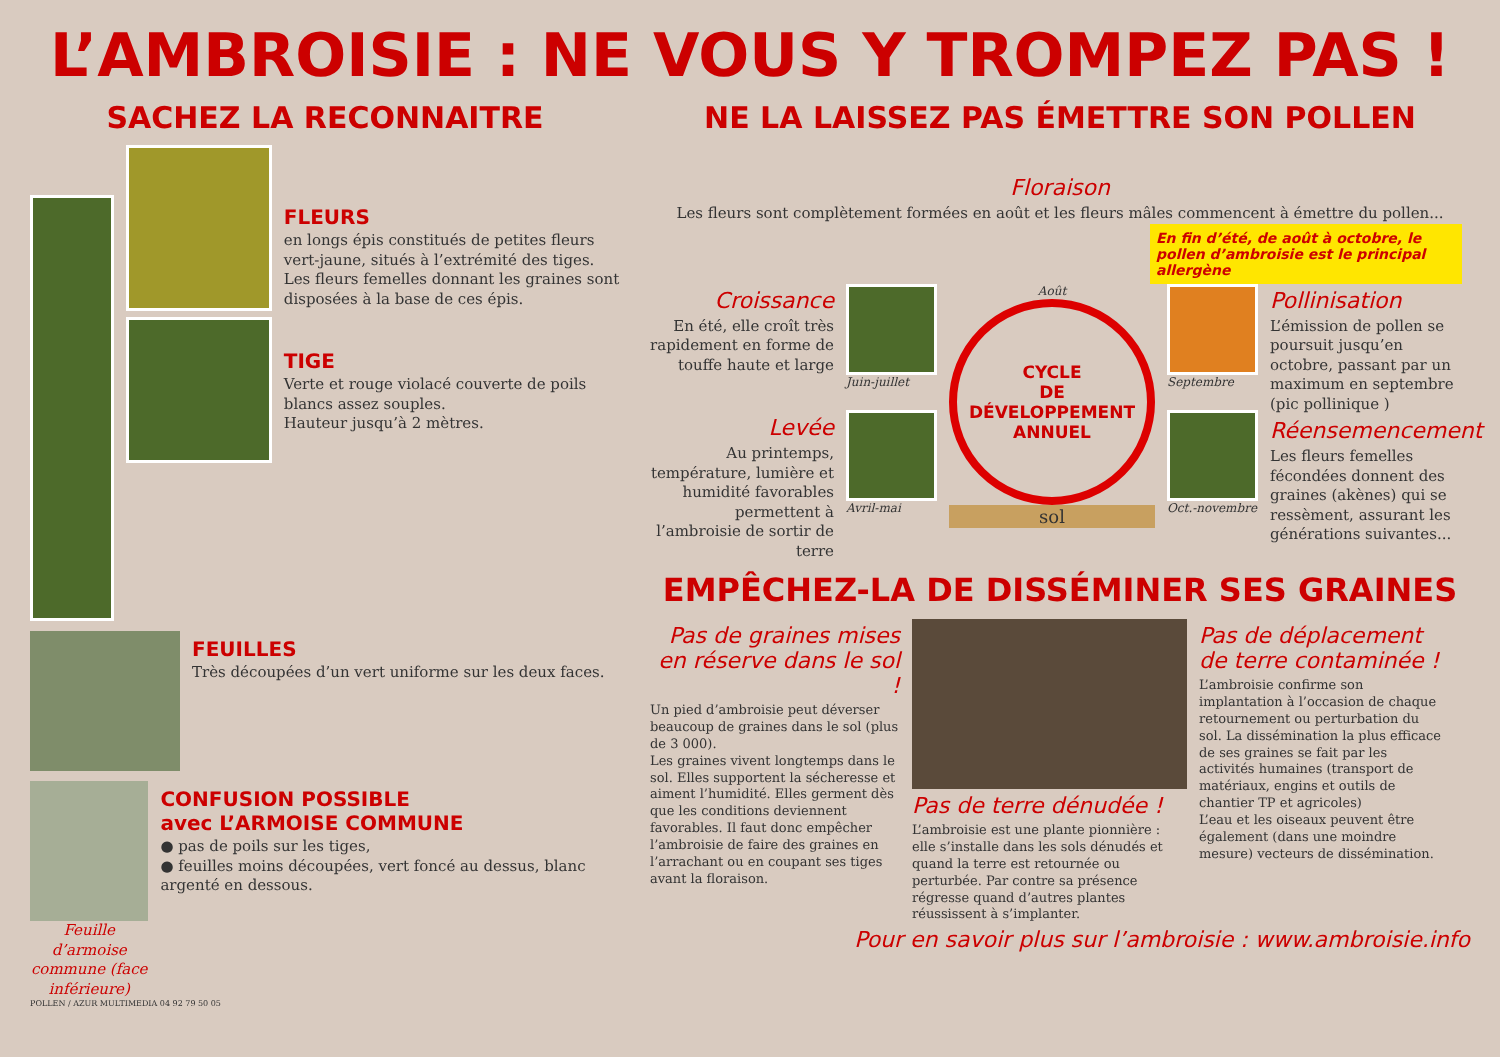L’AMBROISIE : NE VOUS Y TROMPEZ PAS !
SACHEZ LA RECONNAITRE
FLEURS
en longs épis constitués de petites fleurs vert-jaune, situés à l’extrémité des tiges. Les fleurs femelles donnant les graines sont disposées à la base de ces épis.
TIGE
Verte et rouge violacé couverte de poils blancs assez souples.
Hauteur jusqu’à 2 mètres.
FEUILLES
Très découpées d’un vert uniforme sur les deux faces.
Feuille d’armoise commune (face inférieure)
CONFUSION POSSIBLE
avec L’ARMOISE COMMUNE
● pas de poils sur les tiges,
● feuilles moins découpées, vert foncé au dessus, blanc argenté en dessous.
POLLEN / AZUR MULTIMEDIA 04 92 79 50 05
NE LA LAISSEZ PAS ÉMETTRE SON POLLEN
Floraison
Les fleurs sont complètement formées en août et les fleurs mâles commencent à émettre du pollen...
En fin d’été, de août à octobre, le pollen d’ambroisie est le principal allergène
Croissance
En été, elle croît très rapidement en forme de touffe haute et large
Levée
Au printemps, température, lumière et humidité favorables permettent à l’ambroisie de sortir de terre
Juin-juillet
Avril-mai
Août
CYCLE
DE
DÉVELOPPEMENT
ANNUEL
sol
Septembre
Oct.-novembre
Pollinisation
L’émission de pollen se poursuit jusqu’en octobre, passant par un maximum en septembre (pic pollinique )
Réensemencement
Les fleurs femelles fécondées donnent des graines (akènes) qui se ressèment, assurant les générations suivantes...
EMPÊCHEZ-LA DE DISSÉMINER SES GRAINES
Pas de graines mises en réserve dans le sol !
Un pied d’ambroisie peut déverser beaucoup de graines dans le sol (plus de 3 000).
Les graines vivent longtemps dans le sol. Elles supportent la sécheresse et aiment l’humidité. Elles germent dès que les conditions deviennent favorables. Il faut donc empêcher l’ambroisie de faire des graines en l’arrachant ou en coupant ses tiges avant la floraison.
Pas de terre dénudée !
L’ambroisie est une plante pionnière : elle s’installe dans les sols dénudés et quand la terre est retournée ou perturbée. Par contre sa présence régresse quand d’autres plantes réussissent à s’implanter.
Pas de déplacement de terre contaminée !
L’ambroisie confirme son implantation à l’occasion de chaque retournement ou perturbation du sol. La dissémination la plus efficace de ses graines se fait par les activités humaines (transport de matériaux, engins et outils de chantier TP et agricoles)
L’eau et les oiseaux peuvent être également (dans une moindre mesure) vecteurs de dissémination.
Pour en savoir plus sur l’ambroisie : www.ambroisie.info